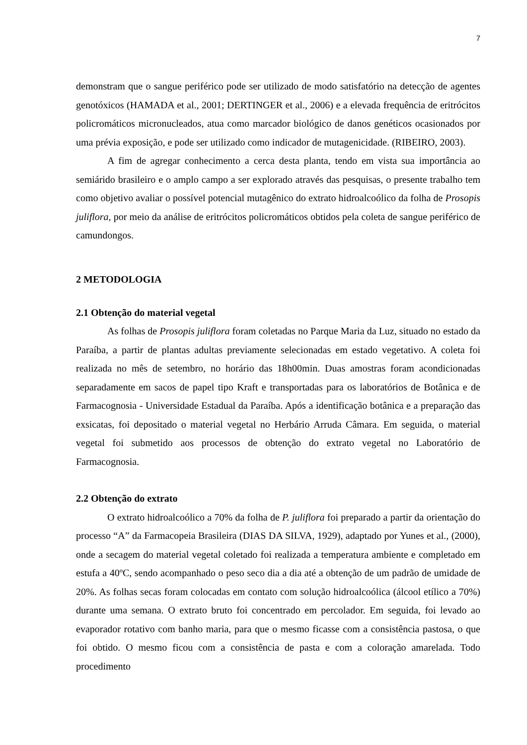7
demonstram que o sangue periférico pode ser utilizado de modo satisfatório na detecção de agentes genotóxicos (HAMADA et al., 2001; DERTINGER et al., 2006) e a elevada frequência de eritrócitos policromáticos micronucleados, atua como marcador biológico de danos genéticos ocasionados por uma prévia exposição, e pode ser utilizado como indicador de mutagenicidade. (RIBEIRO, 2003).
A fim de agregar conhecimento a cerca desta planta, tendo em vista sua importância ao semiárido brasileiro e o amplo campo a ser explorado através das pesquisas, o presente trabalho tem como objetivo avaliar o possível potencial mutagênico do extrato hidroalcoólico da folha de Prosopis juliflora, por meio da análise de eritrócitos policromáticos obtidos pela coleta de sangue periférico de camundongos.
2 METODOLOGIA
2.1 Obtenção do material vegetal
As folhas de Prosopis juliflora foram coletadas no Parque Maria da Luz, situado no estado da Paraíba, a partir de plantas adultas previamente selecionadas em estado vegetativo. A coleta foi realizada no mês de setembro, no horário das 18h00min. Duas amostras foram acondicionadas separadamente em sacos de papel tipo Kraft e transportadas para os laboratórios de Botânica e de Farmacognosia - Universidade Estadual da Paraíba. Após a identificação botânica e a preparação das exsicatas, foi depositado o material vegetal no Herbário Arruda Câmara. Em seguida, o material vegetal foi submetido aos processos de obtenção do extrato vegetal no Laboratório de Farmacognosia.
2.2 Obtenção do extrato
O extrato hidroalcoólico a 70% da folha de P. juliflora foi preparado a partir da orientação do processo “A” da Farmacopeia Brasileira (DIAS DA SILVA, 1929), adaptado por Yunes et al., (2000), onde a secagem do material vegetal coletado foi realizada a temperatura ambiente e completado em estufa a 40ºC, sendo acompanhado o peso seco dia a dia até a obtenção de um padrão de umidade de 20%. As folhas secas foram colocadas em contato com solução hidroalcoólica (álcool etílico a 70%) durante uma semana. O extrato bruto foi concentrado em percolador. Em seguida, foi levado ao evaporador rotativo com banho maria, para que o mesmo ficasse com a consistência pastosa, o que foi obtido. O mesmo ficou com a consistência de pasta e com a coloração amarelada. Todo procedimento